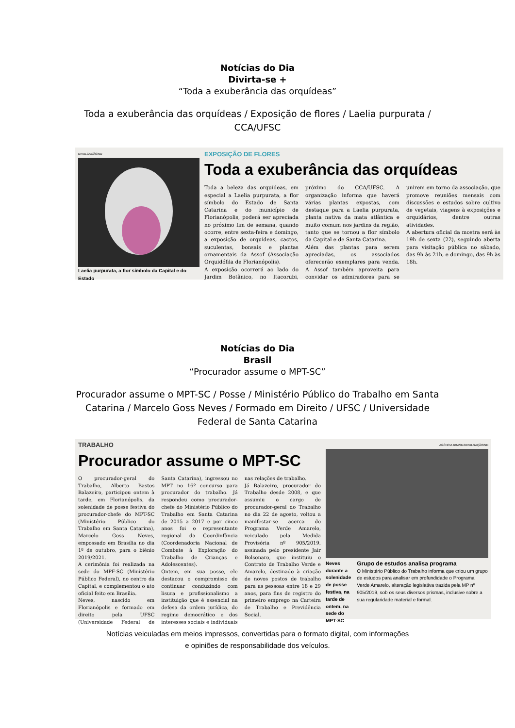Notícias do Dia
Divirta-se +
“Toda a exuberância das orquídeas”
Toda a exuberância das orquídeas / Exposição de flores / Laelia purpurata / CCA/UFSC
DIVULGAÇÃO/ND
Laelia purpurata, a flor símbolo da Capital e do Estado
EXPOSIÇÃO DE FLORES
Toda a exuberância das orquídeas
Toda a beleza das orquídeas, em especial a Laelia purpurata, a flor símbolo do Estado de Santa Catarina e do município de Florianópolis, poderá ser apreciada no próximo fim de semana, quando ocorre, entre sexta-feira e domingo, a exposição de orquídeas, cactos, suculentas, bonsais e plantas ornamentais da Assof (Associação Orquidófila de Florianópolis).
A exposição ocorrerá ao lado do Jardim Botânico, no Itacorubi, próximo do CCA/UFSC. A organização informa que haverá várias plantas expostas, com destaque para a Laelia purpurata, planta nativa da mata atlântica e muito comum nos jardins da região, tanto que se tornou a flor símbolo da Capital e de Santa Catarina.
Além das plantas para serem apreciadas, os associados oferecerão exemplares para venda. A Assof também aproveita para convidar os admiradores para se unirem em torno da associação, que promove reuniões mensais com discussões e estudos sobre cultivo de vegetais, viagens à exposições e orquidários, dentre outras atividades.
A abertura oficial da mostra será às 19h de sexta (22), seguindo aberta para visitação pública no sábado, das 9h às 21h, e domingo, das 9h às 18h.
Notícias do Dia
Brasil
“Procurador assume o MPT-SC”
Procurador assume o MPT-SC / Posse / Ministério Público do Trabalho em Santa Catarina / Marcelo Goss Neves / Formado em Direito / UFSC / Universidade Federal de Santa Catarina
TRABALHO
Procurador assume o MPT-SC
O procurador-geral do Trabalho, Alberto Bastos Balazeiro, participou ontem à tarde, em Florianópolis, da solenidade de posse festiva do procurador-chefe do MPT-SC (Ministério Público do Trabalho em Santa Catarina), Marcelo Goss Neves, empossado em Brasília no dia 1º de outubro, para o biênio 2019/2021.
A cerimônia foi realizada na sede do MPF-SC (Ministério Público Federal), no centro da Capital, e complementou o ato oficial feito em Brasília.
Neves, nascido em Florianópolis e formado em direito pela UFSC (Universidade Federal de Santa Catarina), ingressou no MPT no 16º concurso para procurador do trabalho. Já respondeu como procurador-chefe do Ministério Público do Trabalho em Santa Catarina de 2015 a 2017 e por cinco anos foi o representante regional da Coordinfância (Coordenadoria Nacional de Combate à Exploração do Trabalho de Crianças e Adolescentes).
Ontem, em sua posse, ele destacou o compromisso de continuar conduzindo com lisura e profissionalismo a instituição que é essencial na defesa da ordem jurídica, do regime democrático e dos interesses sociais e individuais nas relações de trabalho.
Já Balazeiro, procurador do Trabalho desde 2008, e que assumiu o cargo de procurador-geral do Trabalho no dia 22 de agosto, voltou a manifestar-se acerca do Programa Verde Amarelo, veiculado pela Medida Provisória nº 905/2019, assinada pelo presidente Jair Bolsonaro, que instituiu o Contrato de Trabalho Verde e Amarelo, destinado à criação de novos postos de trabalho para as pessoas entre 18 e 29 anos, para fins de registro do primeiro emprego na Carteira de Trabalho e Previdência Social.
AGÊNCIA BRASIL/DIVULGAÇÃO/ND
Neves durante a solenidade de posse festiva, na tarde de ontem, na sede do MPT-SC
Grupo de estudos analisa programa
O Ministério Público do Trabalho informa que criou um grupo de estudos para analisar em profundidade o Programa Verde Amarelo, alteração legislativa trazida pela MP nº 905/2019, sob os seus diversos prismas, inclusive sobre a sua regularidade material e formal.
Notícias veiculadas em meios impressos, convertidas para o formato digital, com informações
e opiniões de responsabilidade dos veículos.